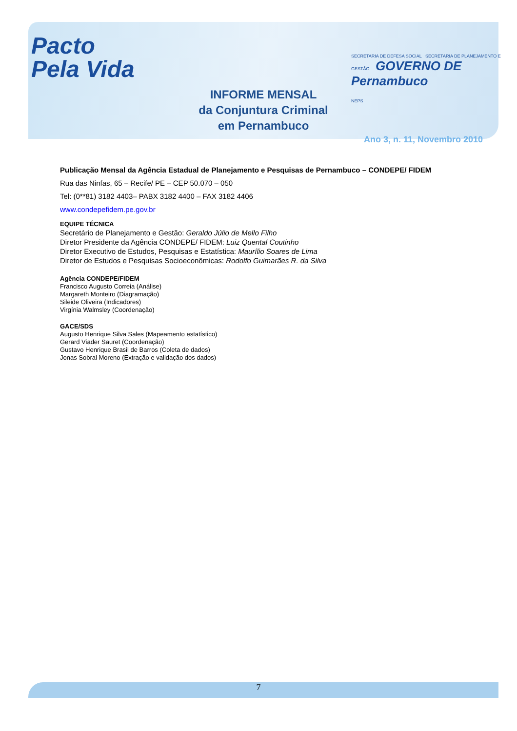Pacto
Pela Vida
SECRETARIA DE DEFESA SOCIAL SECRETARIA DE PLANEJAMENTO E GESTÃO GOVERNO DE Pernambuco
NEPS
INFORME MENSAL
da Conjuntura Criminal
em Pernambuco
Ano 3, n. 11, Novembro 2010
Publicação Mensal da Agência Estadual de Planejamento e Pesquisas de Pernambuco – CONDEPE/ FIDEM
Rua das Ninfas, 65 – Recife/ PE – CEP 50.070 – 050
Tel: (0**81) 3182 4403– PABX 3182 4400 – FAX 3182 4406
www.condepefidem.pe.gov.br
EQUIPE TÉCNICA
Secretário de Planejamento e Gestão: Geraldo Júlio de Mello Filho
Diretor Presidente da Agência CONDEPE/ FIDEM: Luiz Quental Coutinho
Diretor Executivo de Estudos, Pesquisas e Estatística: Maurílio Soares de Lima
Diretor de Estudos e Pesquisas Socioeconômicas: Rodolfo Guimarães R. da Silva
Agência CONDEPE/FIDEM
Francisco Augusto Correia (Análise)
Margareth Monteiro (Diagramação)
Sileide Oliveira (Indicadores)
Virgínia Walmsley (Coordenação)
GACE/SDS
Augusto Henrique Silva Sales (Mapeamento estatístico)
Gerard Viader Sauret (Coordenação)
Gustavo Henrique Brasil de Barros (Coleta de dados)
Jonas Sobral Moreno (Extração e validação dos dados)
7